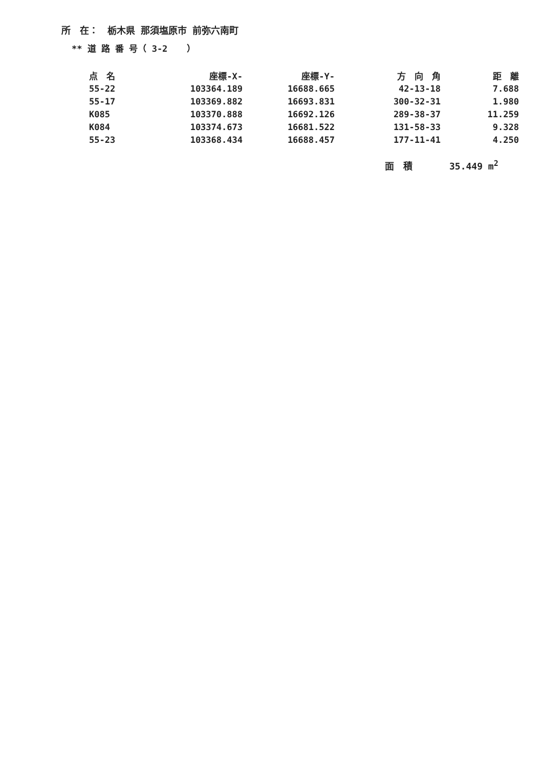所　在：　栃木県 那須塩原市 前弥六南町
** 道 路 番 号（ 3-2 　 ）
| 点 名 | 座標-X- | 座標-Y- | 方 向 角 | 距 離 |
| --- | --- | --- | --- | --- |
| 55-22 | 103364.189 | 16688.665 | 42-13-18 | 7.688 |
| 55-17 | 103369.882 | 16693.831 | 300-32-31 | 1.980 |
| K085 | 103370.888 | 16692.126 | 289-38-37 | 11.259 |
| K084 | 103374.673 | 16681.522 | 131-58-33 | 9.328 |
| 55-23 | 103368.434 | 16688.457 | 177-11-41 | 4.250 |
面　積　　　　35.449 m<sup>2</sup>